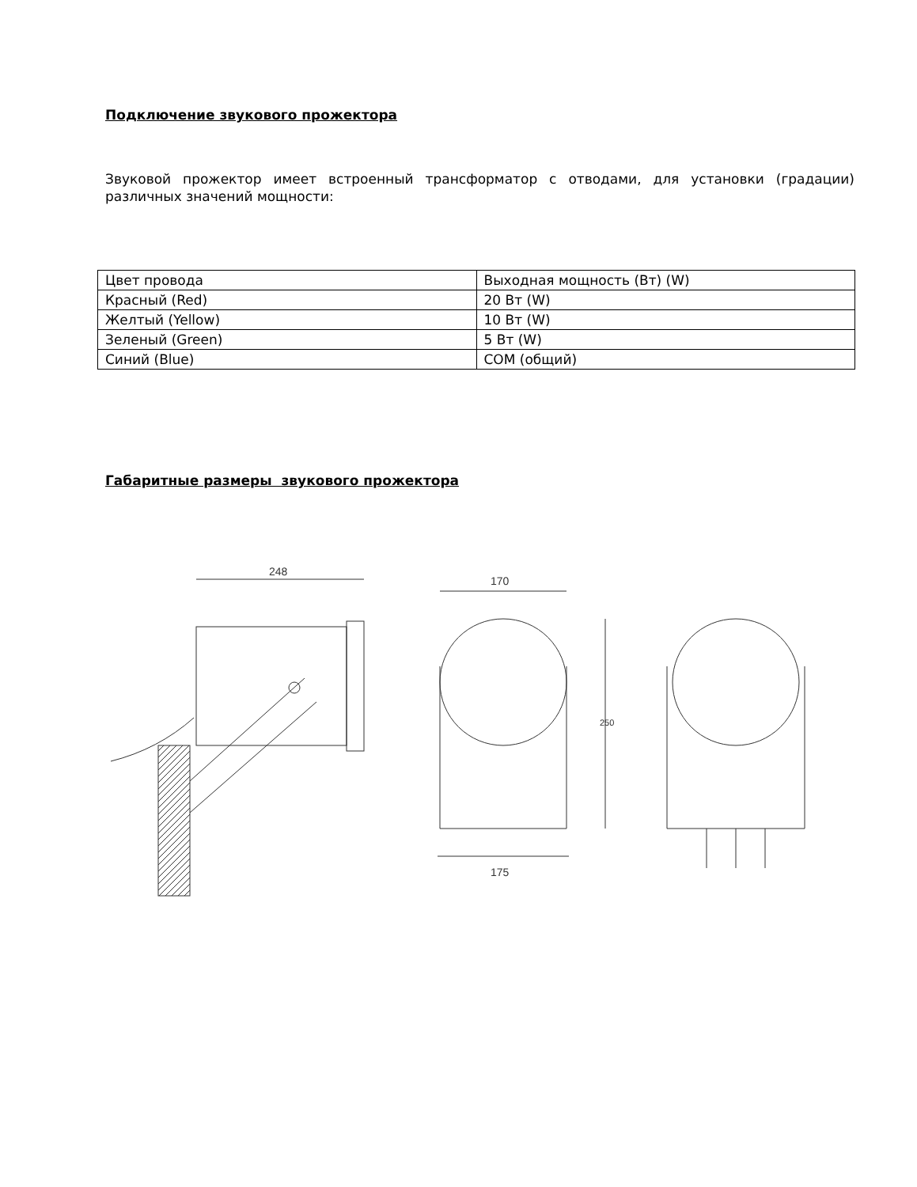Подключение звукового прожектора
Звуковой прожектор имеет встроенный трансформатор с отводами, для установки (градации) различных значений мощности:
| Цвет провода | Выходная мощность (Вт) (W) |
| Красный (Red) | 20 Вт (W) |
| Желтый (Yellow) | 10 Вт (W) |
| Зеленый (Green) | 5 Вт (W) |
| Синий (Blue) | COM (общий) |
Габаритные размеры звукового прожектора
248
170
175
250